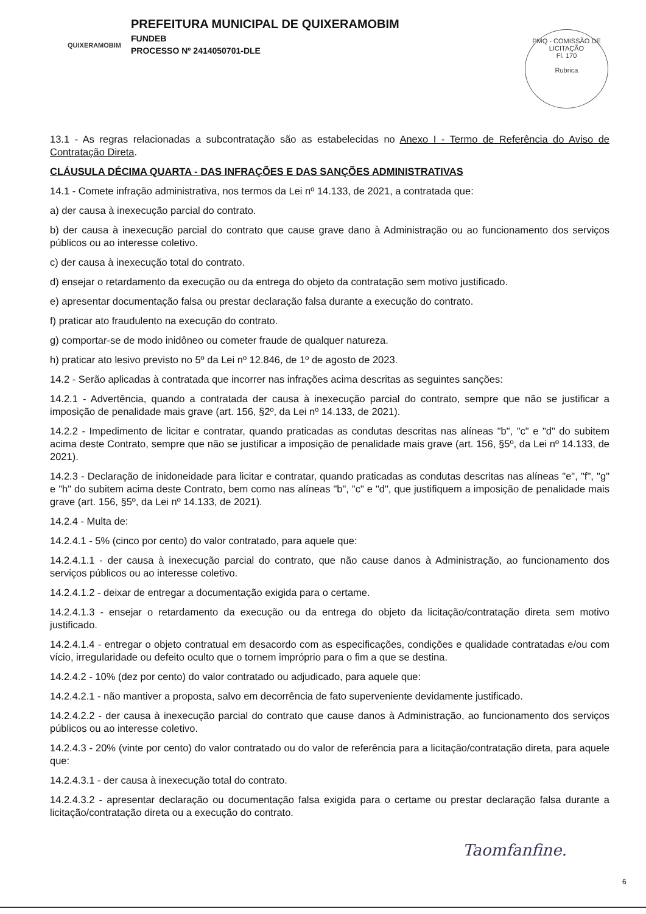QUIXERAMOBIM
PREFEITURA MUNICIPAL DE QUIXERAMOBIM
FUNDEB
PROCESSO Nº 2414050701-DLE
PMQ - COMISSÃO DE LICITAÇÃO
Fl. 170
Rubrica
13.1 - As regras relacionadas a subcontratação são as estabelecidas no Anexo I - Termo de Referência do Aviso de Contratação Direta.
CLÁUSULA DÉCIMA QUARTA - DAS INFRAÇÕES E DAS SANÇÕES ADMINISTRATIVAS
14.1 - Comete infração administrativa, nos termos da Lei nº 14.133, de 2021, a contratada que:
a) der causa à inexecução parcial do contrato.
b) der causa à inexecução parcial do contrato que cause grave dano à Administração ou ao funcionamento dos serviços públicos ou ao interesse coletivo.
c) der causa à inexecução total do contrato.
d) ensejar o retardamento da execução ou da entrega do objeto da contratação sem motivo justificado.
e) apresentar documentação falsa ou prestar declaração falsa durante a execução do contrato.
f) praticar ato fraudulento na execução do contrato.
g) comportar-se de modo inidôneo ou cometer fraude de qualquer natureza.
h) praticar ato lesivo previsto no 5º da Lei nº 12.846, de 1º de agosto de 2023.
14.2 - Serão aplicadas à contratada que incorrer nas infrações acima descritas as seguintes sanções:
14.2.1 - Advertência, quando a contratada der causa à inexecução parcial do contrato, sempre que não se justificar a imposição de penalidade mais grave (art. 156, §2º, da Lei nº 14.133, de 2021).
14.2.2 - Impedimento de licitar e contratar, quando praticadas as condutas descritas nas alíneas "b", "c" e "d" do subitem acima deste Contrato, sempre que não se justificar a imposição de penalidade mais grave (art. 156, §5º, da Lei nº 14.133, de 2021).
14.2.3 - Declaração de inidoneidade para licitar e contratar, quando praticadas as condutas descritas nas alíneas "e", "f", "g" e "h" do subitem acima deste Contrato, bem como nas alíneas "b", "c" e "d", que justifiquem a imposição de penalidade mais grave (art. 156, §5º, da Lei nº 14.133, de 2021).
14.2.4 - Multa de:
14.2.4.1 - 5% (cinco por cento) do valor contratado, para aquele que:
14.2.4.1.1 - der causa à inexecução parcial do contrato, que não cause danos à Administração, ao funcionamento dos serviços públicos ou ao interesse coletivo.
14.2.4.1.2 - deixar de entregar a documentação exigida para o certame.
14.2.4.1.3 - ensejar o retardamento da execução ou da entrega do objeto da licitação/contratação direta sem motivo justificado.
14.2.4.1.4 - entregar o objeto contratual em desacordo com as especificações, condições e qualidade contratadas e/ou com vício, irregularidade ou defeito oculto que o tornem impróprio para o fim a que se destina.
14.2.4.2 - 10% (dez por cento) do valor contratado ou adjudicado, para aquele que:
14.2.4.2.1 - não mantiver a proposta, salvo em decorrência de fato superveniente devidamente justificado.
14.2.4.2.2 - der causa à inexecução parcial do contrato que cause danos à Administração, ao funcionamento dos serviços públicos ou ao interesse coletivo.
14.2.4.3 - 20% (vinte por cento) do valor contratado ou do valor de referência para a licitação/contratação direta, para aquele que:
14.2.4.3.1 - der causa à inexecução total do contrato.
14.2.4.3.2 - apresentar declaração ou documentação falsa exigida para o certame ou prestar declaração falsa durante a licitação/contratação direta ou a execução do contrato.
Taomfanfine.
6